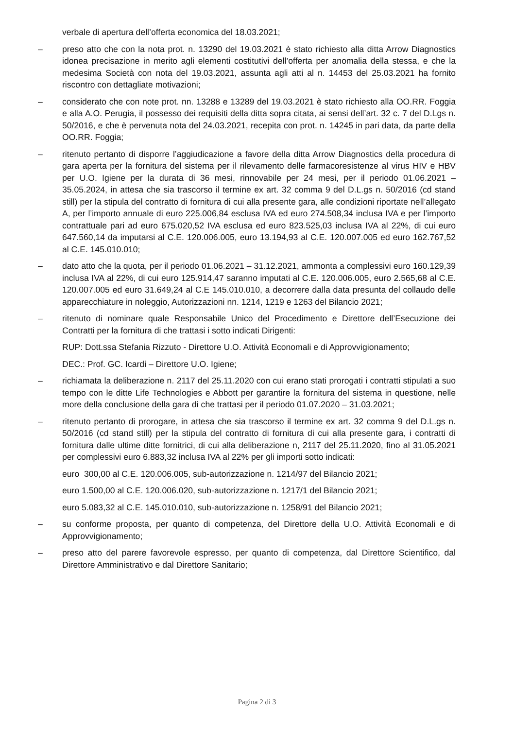verbale di apertura dell’offerta economica del 18.03.2021;
– preso atto che con la nota prot. n. 13290 del 19.03.2021 è stato richiesto alla ditta Arrow Diagnostics idonea precisazione in merito agli elementi costitutivi dell’offerta per anomalia della stessa, e che la medesima Società con nota del 19.03.2021, assunta agli atti al n. 14453 del 25.03.2021 ha fornito riscontro con dettagliate motivazioni;
– considerato che con note prot. nn. 13288 e 13289 del 19.03.2021 è stato richiesto alla OO.RR. Foggia e alla A.O. Perugia, il possesso dei requisiti della ditta sopra citata, ai sensi dell’art. 32 c. 7 del D.Lgs n. 50/2016, e che è pervenuta nota del 24.03.2021, recepita con prot. n. 14245 in pari data, da parte della OO.RR. Foggia;
– ritenuto pertanto di disporre l’aggiudicazione a favore della ditta Arrow Diagnostics della procedura di gara aperta per la fornitura del sistema per il rilevamento delle farmacoresistenze al virus HIV e HBV per U.O. Igiene per la durata di 36 mesi, rinnovabile per 24 mesi, per il periodo 01.06.2021 – 35.05.2024, in attesa che sia trascorso il termine ex art. 32 comma 9 del D.L.gs n. 50/2016 (cd stand still) per la stipula del contratto di fornitura di cui alla presente gara, alle condizioni riportate nell’allegato A, per l’importo annuale di euro 225.006,84 esclusa IVA ed euro 274.508,34 inclusa IVA e per l’importo contrattuale pari ad euro 675.020,52 IVA esclusa ed euro 823.525,03 inclusa IVA al 22%, di cui euro 647.560,14 da imputarsi al C.E. 120.006.005, euro 13.194,93 al C.E. 120.007.005 ed euro 162.767,52 al C.E. 145.010.010;
– dato atto che la quota, per il periodo 01.06.2021 – 31.12.2021, ammonta a complessivi euro 160.129,39 inclusa IVA al 22%, di cui euro 125.914,47 saranno imputati al C.E. 120.006.005, euro 2.565,68 al C.E. 120.007.005 ed euro 31.649,24 al C.E 145.010.010, a decorrere dalla data presunta del collaudo delle apparecchiature in noleggio, Autorizzazioni nn. 1214, 1219 e 1263 del Bilancio 2021;
– ritenuto di nominare quale Responsabile Unico del Procedimento e Direttore dell’Esecuzione dei Contratti per la fornitura di che trattasi i sotto indicati Dirigenti:
RUP: Dott.ssa Stefania Rizzuto - Direttore U.O. Attività Economali e di Approvvigionamento;
DEC.: Prof. GC. Icardi – Direttore U.O. Igiene;
– richiamata la deliberazione n. 2117 del 25.11.2020 con cui erano stati prorogati i contratti stipulati a suo tempo con le ditte Life Technologies e Abbott per garantire la fornitura del sistema in questione, nelle more della conclusione della gara di che trattasi per il periodo 01.07.2020 – 31.03.2021;
– ritenuto pertanto di prorogare, in attesa che sia trascorso il termine ex art. 32 comma 9 del D.L.gs n. 50/2016 (cd stand still) per la stipula del contratto di fornitura di cui alla presente gara, i contratti di fornitura dalle ultime ditte fornitrici, di cui alla deliberazione n, 2117 del 25.11.2020, fino al 31.05.2021 per complessivi euro 6.883,32 inclusa IVA al 22% per gli importi sotto indicati:
euro 300,00 al C.E. 120.006.005, sub-autorizzazione n. 1214/97 del Bilancio 2021;
euro 1.500,00 al C.E. 120.006.020, sub-autorizzazione n. 1217/1 del Bilancio 2021;
euro 5.083,32 al C.E. 145.010.010, sub-autorizzazione n. 1258/91 del Bilancio 2021;
– su conforme proposta, per quanto di competenza, del Direttore della U.O. Attività Economali e di Approvvigionamento;
– preso atto del parere favorevole espresso, per quanto di competenza, dal Direttore Scientifico, dal Direttore Amministrativo e dal Direttore Sanitario;
Pagina 2 di 3